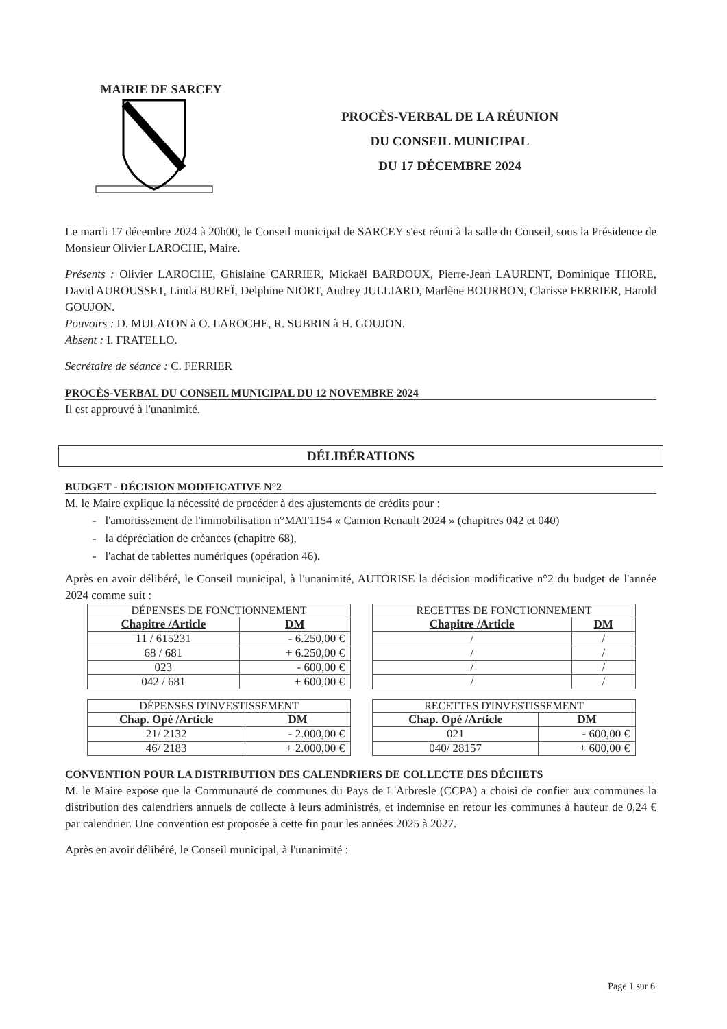MAIRIE DE SARCEY
PROCÈS-VERBAL DE LA RÉUNION
DU CONSEIL MUNICIPAL
DU 17 DÉCEMBRE 2024
Le mardi 17 décembre 2024 à 20h00, le Conseil municipal de SARCEY s'est réuni à la salle du Conseil, sous la Présidence de Monsieur Olivier LAROCHE, Maire.
Présents : Olivier LAROCHE, Ghislaine CARRIER, Mickaël BARDOUX, Pierre-Jean LAURENT, Dominique THORE, David AUROUSSET, Linda BUREÏ, Delphine NIORT, Audrey JULLIARD, Marlène BOURBON, Clarisse FERRIER, Harold GOUJON.
Pouvoirs : D. MULATON à O. LAROCHE, R. SUBRIN à H. GOUJON.
Absent : I. FRATELLO.
Secrétaire de séance : C. FERRIER
PROCÈS-VERBAL DU CONSEIL MUNICIPAL DU 12 NOVEMBRE 2024
Il est approuvé à l'unanimité.
DÉLIBÉRATIONS
BUDGET - DÉCISION MODIFICATIVE N°2
M. le Maire explique la nécessité de procéder à des ajustements de crédits pour :
- l'amortissement de l'immobilisation n°MAT1154 « Camion Renault 2024 » (chapitres 042 et 040)
- la dépréciation de créances (chapitre 68),
- l'achat de tablettes numériques (opération 46).
Après en avoir délibéré, le Conseil municipal, à l'unanimité, AUTORISE la décision modificative n°2 du budget de l'année 2024 comme suit :
| DÉPENSES DE FONCTIONNEMENT | |
| --- | --- |
| Chapitre /Article | DM |
| 11 / 615231 | - 6.250,00 € |
| 68 / 681 | + 6.250,00 € |
| 023 | - 600,00 € |
| 042 / 681 | + 600,00 € |
| RECETTES DE FONCTIONNEMENT | |
| --- | --- |
| Chapitre /Article | DM |
| / | / |
| / | / |
| / | / |
| / | / |
| DÉPENSES D'INVESTISSEMENT | |
| --- | --- |
| Chap. Opé /Article | DM |
| 21/ 2132 | - 2.000,00 € |
| 46/ 2183 | + 2.000,00 € |
| RECETTES D'INVESTISSEMENT | |
| --- | --- |
| Chap. Opé /Article | DM |
| 021 | - 600,00 € |
| 040/ 28157 | + 600,00 € |
CONVENTION POUR LA DISTRIBUTION DES CALENDRIERS DE COLLECTE DES DÉCHETS
M. le Maire expose que la Communauté de communes du Pays de L'Arbresle (CCPA) a choisi de confier aux communes la distribution des calendriers annuels de collecte à leurs administrés, et indemnise en retour les communes à hauteur de 0,24 € par calendrier. Une convention est proposée à cette fin pour les années 2025 à 2027.
Après en avoir délibéré, le Conseil municipal, à l'unanimité :
Page 1 sur 6